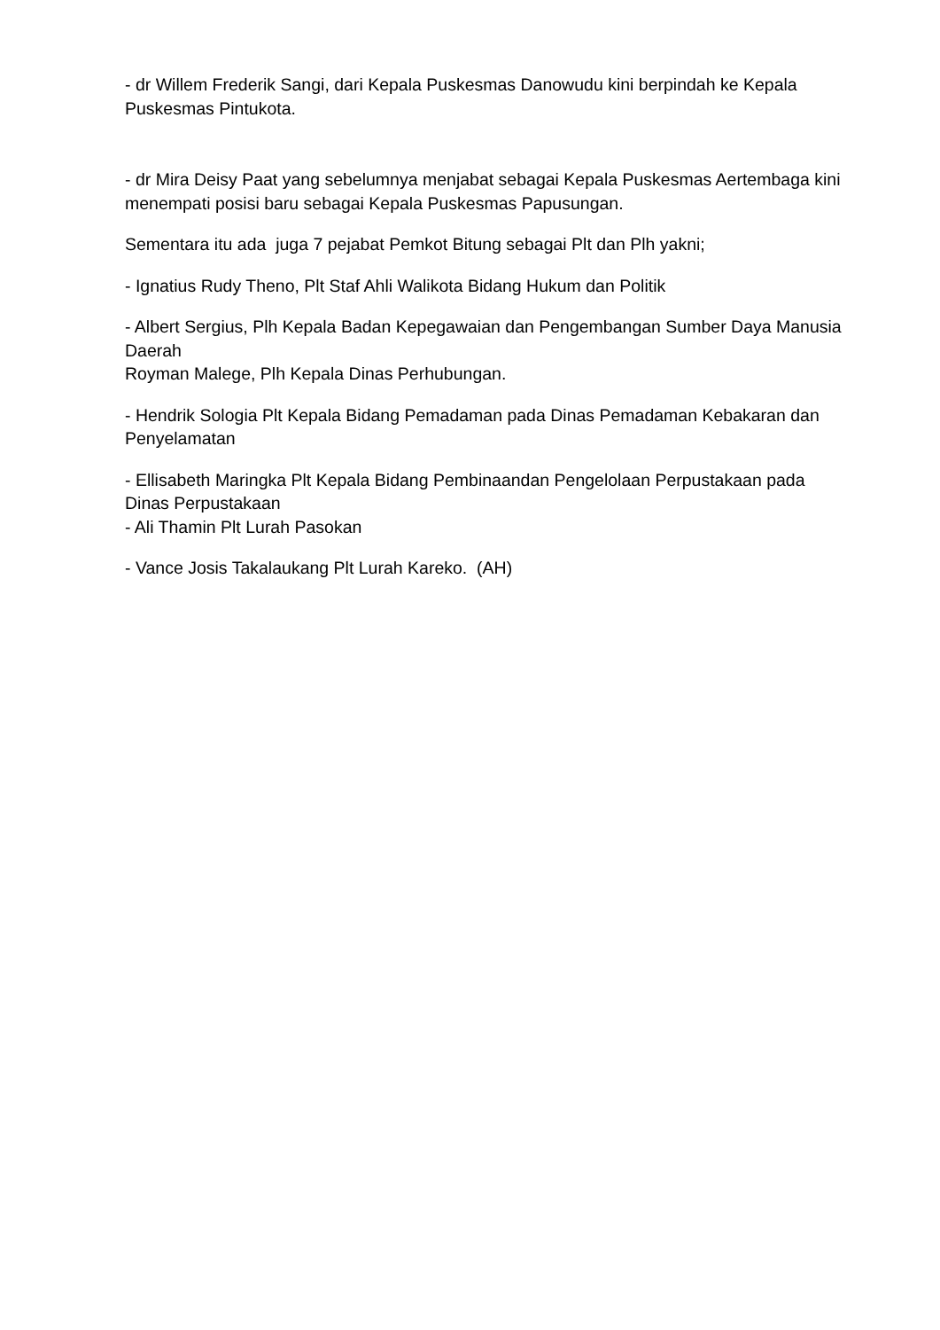- dr Willem Frederik Sangi, dari Kepala Puskesmas Danowudu kini berpindah ke Kepala Puskesmas Pintukota.
- dr Mira Deisy Paat yang sebelumnya menjabat sebagai Kepala Puskesmas Aertembaga kini menempati posisi baru sebagai Kepala Puskesmas Papusungan.
Sementara itu ada juga 7 pejabat Pemkot Bitung sebagai Plt dan Plh yakni;
- Ignatius Rudy Theno, Plt Staf Ahli Walikota Bidang Hukum dan Politik
- Albert Sergius, Plh Kepala Badan Kepegawaian dan Pengembangan Sumber Daya Manusia Daerah
Royman Malege, Plh Kepala Dinas Perhubungan.
- Hendrik Sologia Plt Kepala Bidang Pemadaman pada Dinas Pemadaman Kebakaran dan Penyelamatan
- Ellisabeth Maringka Plt Kepala Bidang Pembinaandan Pengelolaan Perpustakaan pada Dinas Perpustakaan
- Ali Thamin Plt Lurah Pasokan
- Vance Josis Takalaukang Plt Lurah Kareko. (AH)